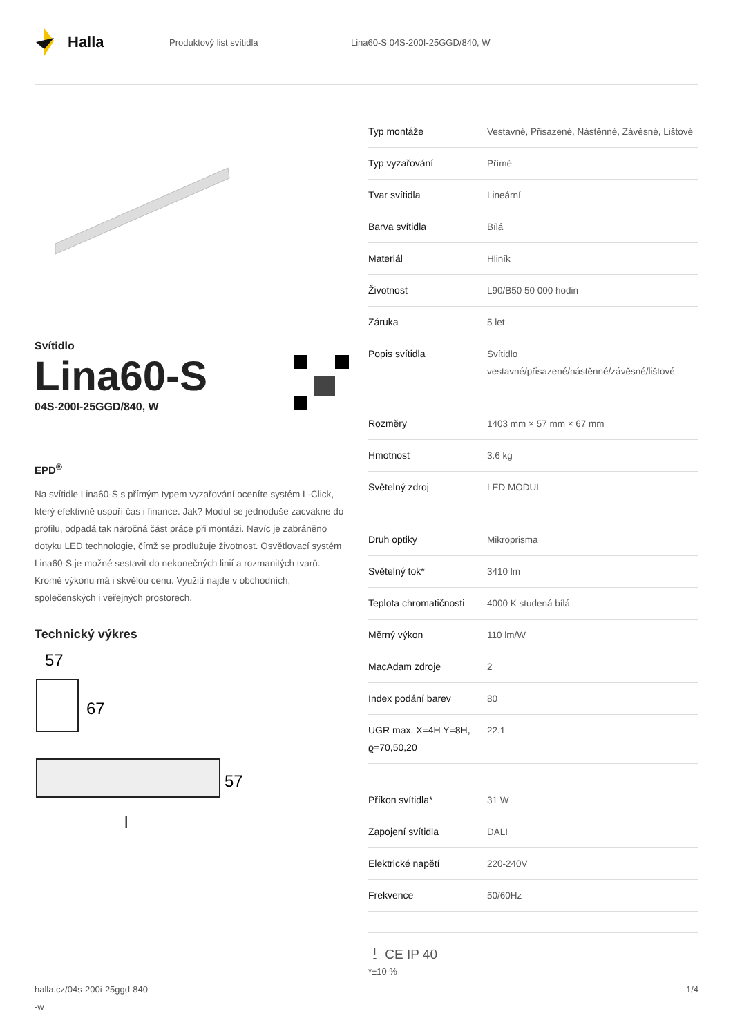Halla
Produktový list svítidla Lina60-S 04S-200I-25GGD/840, W
Svítidlo
Lina60-S
04S-200I-25GGD/840, W
EPD<sup>®</sup>
Na svítidle Lina60-S s přímým typem vyzařování oceníte systém L-Click, který efektivně uspoří čas i finance. Jak? Modul se jednoduše zacvakne do profilu, odpadá tak náročná část práce při montáži. Navíc je zabráněno dotyku LED technologie, čímž se prodlužuje životnost. Osvětlovací systém Lina60-S je možné sestavit do nekonečných linií a rozmanitých tvarů. Kromě výkonu má i skvělou cenu. Využití najde v obchodních, společenských i veřejných prostorech.
Technický výkres
57
67
57
l
| Typ montáže | Vestavné, Přisazené, Nástěnné, Závěsné, Lištové |
| Typ vyzařování | Přímé |
| Tvar svítidla | Lineární |
| Barva svítidla | Bílá |
| Materiál | Hliník |
| Životnost | L90/B50 50 000 hodin |
| Záruka | 5 let |
| Popis svítidla | Svítidlo vestavné/přisazené/nástěnné/závěsné/lištové |
| Rozměry | 1403 mm × 57 mm × 67 mm |
| Hmotnost | 3.6 kg |
| Světelný zdroj | LED MODUL |
| Druh optiky | Mikroprisma |
| Světelný tok* | 3410 lm |
| Teplota chromatičnosti | 4000 K studená bílá |
| Měrný výkon | 110 lm/W |
| MacAdam zdroje | 2 |
| Index podání barev | 80 |
| UGR max. X=4H Y=8H, ϱ=70,50,20 | 22.1 |
| Příkon svítidla* | 31 W |
| Zapojení svítidla | DALI |
| Elektrické napětí | 220-240V |
| Frekvence | 50/60Hz |
⏚ CE IP 40
*±10 %
halla.cz/04s-200i-25ggd-840
-w 1/4